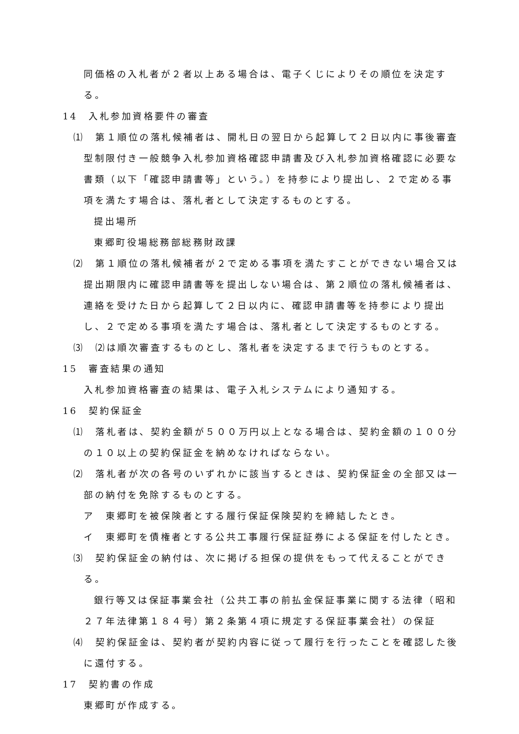同価格の入札者が２者以上ある場合は、電子くじによりその順位を決定する。
14　入札参加資格要件の審査
⑴　第１順位の落札候補者は、開札日の翌日から起算して２日以内に事後審査型制限付き一般競争入札参加資格確認申請書及び入札参加資格確認に必要な書類（以下「確認申請書等」という。）を持参により提出し、２で定める事項を満たす場合は、落札者として決定するものとする。
提出場所
東郷町役場総務部総務財政課
⑵　第１順位の落札候補者が２で定める事項を満たすことができない場合又は提出期限内に確認申請書等を提出しない場合は、第２順位の落札候補者は、連絡を受けた日から起算して２日以内に、確認申請書等を持参により提出し、２で定める事項を満たす場合は、落札者として決定するものとする。
⑶　⑵は順次審査するものとし、落札者を決定するまで行うものとする。
15　審査結果の通知
入札参加資格審査の結果は、電子入札システムにより通知する。
16　契約保証金
⑴　落札者は、契約金額が５００万円以上となる場合は、契約金額の１００分の１０以上の契約保証金を納めなければならない。
⑵　落札者が次の各号のいずれかに該当するときは、契約保証金の全部又は一部の納付を免除するものとする。
ア　東郷町を被保険者とする履行保証保険契約を締結したとき。
イ　東郷町を債権者とする公共工事履行保証証券による保証を付したとき。
⑶　契約保証金の納付は、次に掲げる担保の提供をもって代えることができる。
銀行等又は保証事業会社（公共工事の前払金保証事業に関する法律（昭和２７年法律第１８４号）第２条第４項に規定する保証事業会社）の保証
⑷　契約保証金は、契約者が契約内容に従って履行を行ったことを確認した後に還付する。
17　契約書の作成
東郷町が作成する。